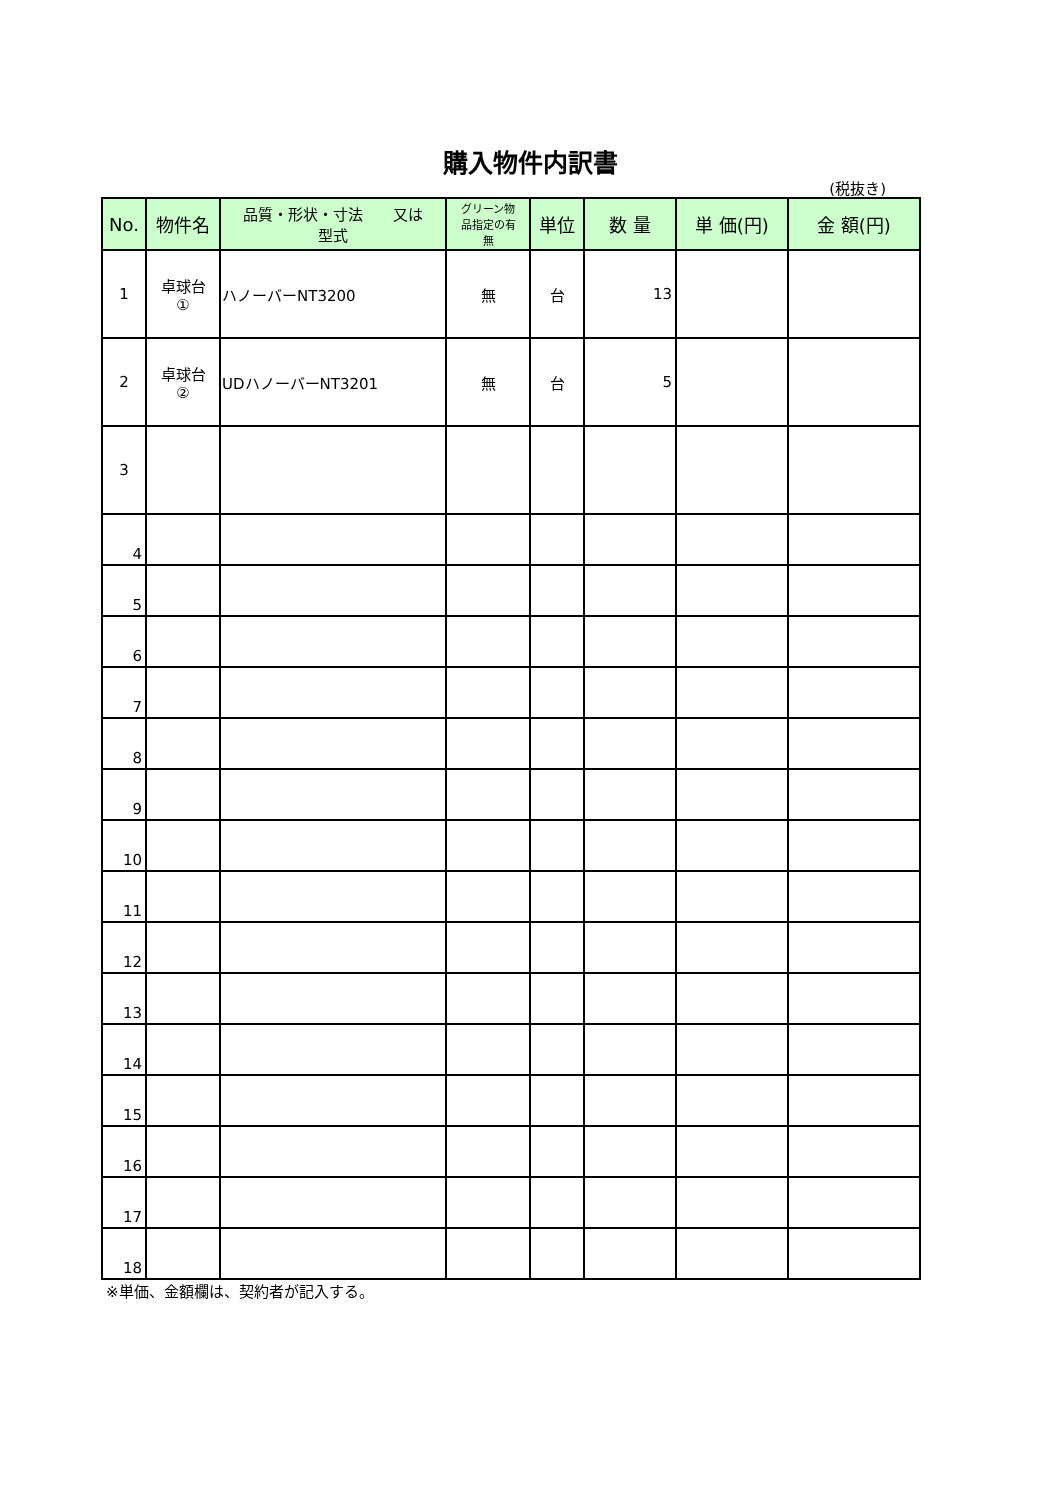購入物件内訳書
(税抜き)
| No. | 物件名 | 品質・形状・寸法 又は 型式 | グリーン物 品指定の有 無 | 単位 | 数 量 | 単 価(円) | 金 額(円) |
| --- | --- | --- | --- | --- | --- | --- | --- |
| 1 | 卓球台 ① | ハノーバーNT3200 | 無 | 台 | 13 | | |
| 2 | 卓球台 ② | UDハノーバーNT3201 | 無 | 台 | 5 | | |
| 3 | | | | | | | |
| 4 | | | | | | | |
| 5 | | | | | | | |
| 6 | | | | | | | |
| 7 | | | | | | | |
| 8 | | | | | | | |
| 9 | | | | | | | |
| 10 | | | | | | | |
| 11 | | | | | | | |
| 12 | | | | | | | |
| 13 | | | | | | | |
| 14 | | | | | | | |
| 15 | | | | | | | |
| 16 | | | | | | | |
| 17 | | | | | | | |
| 18 | | | | | | | |
※単価、金額欄は、契約者が記入する。